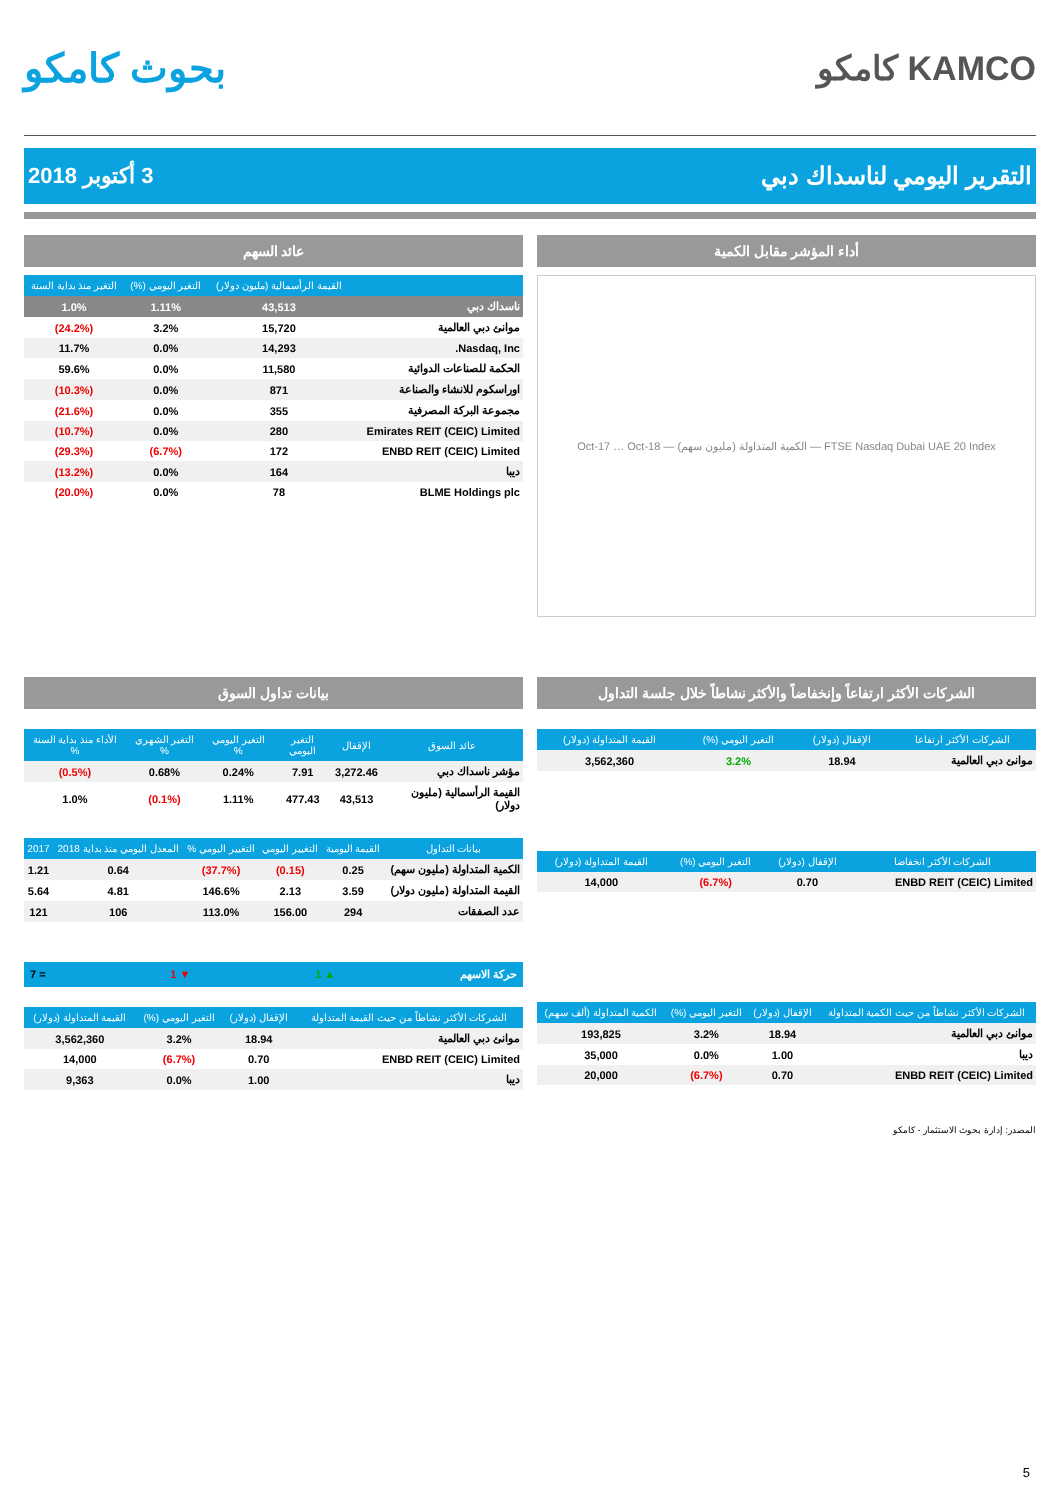KAMCO كامكو
بحوث كامكو
التقرير اليومي لناسداك دبي 3 أكتوبر 2018
أداء المؤشر مقابل الكمية
FTSE Nasdaq Dubai UAE 20 Index — الكمية المتداولة (مليون سهم) — Oct-17 … Oct-18
عائد السهم
| | القيمة الرأسمالية (مليون دولار) | التغير اليومي (%) | التغير منذ بداية السنة |
| --- | --- | --- | --- |
| ناسداك دبي | 43,513 | 1.11% | 1.0% |
| موانئ دبي العالمية | 15,720 | 3.2% | (24.2%) |
| Nasdaq, Inc. | 14,293 | 0.0% | 11.7% |
| الحكمة للصناعات الدوائية | 11,580 | 0.0% | 59.6% |
| اوراسكوم للانشاء والصناعة | 871 | 0.0% | (10.3%) |
| مجموعة البركة المصرفية | 355 | 0.0% | (21.6%) |
| Emirates REIT (CEIC) Limited | 280 | 0.0% | (10.7%) |
| ENBD REIT (CEIC) Limited | 172 | (6.7%) | (29.3%) |
| ديبا | 164 | 0.0% | (13.2%) |
| BLME Holdings plc | 78 | 0.0% | (20.0%) |
الشركات الأكثر ارتفاعاً وإنخفاضاً والأكثر نشاطاً خلال جلسة التداول
| الشركات الأكثر ارتفاعا | الإقفال (دولار) | التغير اليومي (%) | القيمة المتداولة (دولار) |
| --- | --- | --- | --- |
| موانئ دبي العالمية | 18.94 | 3.2% | 3,562,360 |
| الشركات الأكثر انخفاضا | الإقفال (دولار) | التغير اليومي (%) | القيمة المتداولة (دولار) |
| --- | --- | --- | --- |
| ENBD REIT (CEIC) Limited | 0.70 | (6.7%) | 14,000 |
| الشركات الأكثر نشاطاً من حيث الكمية المتداولة | الإقفال (دولار) | التغير اليومي (%) | الكمية المتداولة (ألف سهم) |
| --- | --- | --- | --- |
| موانئ دبي العالمية | 18.94 | 3.2% | 193,825 |
| ديبا | 1.00 | 0.0% | 35,000 |
| ENBD REIT (CEIC) Limited | 0.70 | (6.7%) | 20,000 |
المصدر: إدارة بحوث الاستثمار - كامكو
بيانات تداول السوق
| عائد السوق | الإقفال | التغير اليومي | التغير اليومي % | التغير الشهري % | الأداء منذ بداية السنة % |
| --- | --- | --- | --- | --- | --- |
| مؤشر ناسداك دبي | 3,272.46 | 7.91 | 0.24% | 0.68% | (0.5%) |
| القيمة الرأسمالية (مليون دولار) | 43,513 | 477.43 | 1.11% | (0.1%) | 1.0% |
| بيانات التداول | القيمة اليومية | التغيير اليومي | التغيير اليومي % | المعدل اليومي منذ بداية 2018 | 2017 |
| --- | --- | --- | --- | --- | --- |
| الكمية المتداولة (مليون سهم) | 0.25 | (0.15) | (37.7%) | 0.64 | 1.21 |
| القيمة المتداولة (مليون دولار) | 3.59 | 2.13 | 146.6% | 4.81 | 5.64 |
| عدد الصفقات | 294 | 156.00 | 113.0% | 106 | 121 |
حركة الاسهم ▲ 1 ▼ 1 = 7
| الشركات الأكثر نشاطاً من حيث القيمة المتداولة | الإقفال (دولار) | التغير اليومي (%) | القيمة المتداولة (دولار) |
| --- | --- | --- | --- |
| موانئ دبي العالمية | 18.94 | 3.2% | 3,562,360 |
| ENBD REIT (CEIC) Limited | 0.70 | (6.7%) | 14,000 |
| ديبا | 1.00 | 0.0% | 9,363 |
5